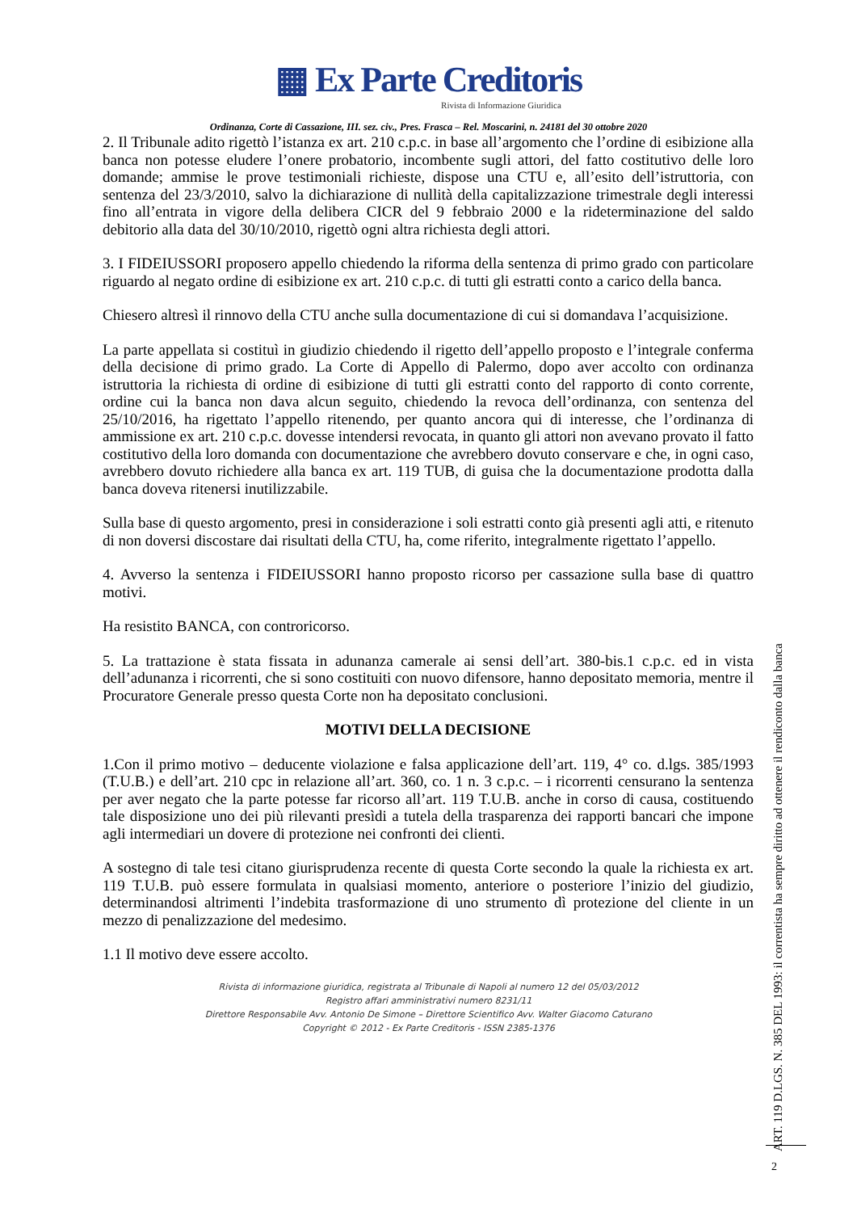▦ Ex Parte Creditoris
Rivista di Informazione Giuridica
Ordinanza, Corte di Cassazione, III. sez. civ., Pres. Frasca – Rel. Moscarini, n. 24181 del 30 ottobre 2020
2. Il Tribunale adito rigettò l’istanza ex art. 210 c.p.c. in base all’argomento che l’ordine di esibizione alla banca non potesse eludere l’onere probatorio, incombente sugli attori, del fatto costitutivo delle loro domande; ammise le prove testimoniali richieste, dispose una CTU e, all’esito dell’istruttoria, con sentenza del 23/3/2010, salvo la dichiarazione di nullità della capitalizzazione trimestrale degli interessi fino all’entrata in vigore della delibera CICR del 9 febbraio 2000 e la rideterminazione del saldo debitorio alla data del 30/10/2010, rigettò ogni altra richiesta degli attori.
3. I FIDEIUSSORI proposero appello chiedendo la riforma della sentenza di primo grado con particolare riguardo al negato ordine di esibizione ex art. 210 c.p.c. di tutti gli estratti conto a carico della banca.
Chiesero altresì il rinnovo della CTU anche sulla documentazione di cui si domandava l’acquisizione.
La parte appellata si costituì in giudizio chiedendo il rigetto dell’appello proposto e l’integrale conferma della decisione di primo grado. La Corte di Appello di Palermo, dopo aver accolto con ordinanza istruttoria la richiesta di ordine di esibizione di tutti gli estratti conto del rapporto di conto corrente, ordine cui la banca non dava alcun seguito, chiedendo la revoca dell’ordinanza, con sentenza del 25/10/2016, ha rigettato l’appello ritenendo, per quanto ancora qui di interesse, che l’ordinanza di ammissione ex art. 210 c.p.c. dovesse intendersi revocata, in quanto gli attori non avevano provato il fatto costitutivo della loro domanda con documentazione che avrebbero dovuto conservare e che, in ogni caso, avrebbero dovuto richiedere alla banca ex art. 119 TUB, di guisa che la documentazione prodotta dalla banca doveva ritenersi inutilizzabile.
Sulla base di questo argomento, presi in considerazione i soli estratti conto già presenti agli atti, e ritenuto di non doversi discostare dai risultati della CTU, ha, come riferito, integralmente rigettato l’appello.
4. Avverso la sentenza i FIDEIUSSORI hanno proposto ricorso per cassazione sulla base di quattro motivi.
Ha resistito BANCA, con controricorso.
5. La trattazione è stata fissata in adunanza camerale ai sensi dell’art. 380-bis.1 c.p.c. ed in vista dell’adunanza i ricorrenti, che si sono costituiti con nuovo difensore, hanno depositato memoria, mentre il Procuratore Generale presso questa Corte non ha depositato conclusioni.
MOTIVI DELLA DECISIONE
1.Con il primo motivo – deducente violazione e falsa applicazione dell’art. 119, 4° co. d.lgs. 385/1993 (T.U.B.) e dell’art. 210 cpc in relazione all’art. 360, co. 1 n. 3 c.p.c. – i ricorrenti censurano la sentenza per aver negato che la parte potesse far ricorso all’art. 119 T.U.B. anche in corso di causa, costituendo tale disposizione uno dei più rilevanti presìdi a tutela della trasparenza dei rapporti bancari che impone agli intermediari un dovere di protezione nei confronti dei clienti.
A sostegno di tale tesi citano giurisprudenza recente di questa Corte secondo la quale la richiesta ex art. 119 T.U.B. può essere formulata in qualsiasi momento, anteriore o posteriore l’inizio del giudizio, determinandosi altrimenti l’indebita trasformazione di uno strumento dì protezione del cliente in un mezzo di penalizzazione del medesimo.
1.1 Il motivo deve essere accolto.
Rivista di informazione giuridica, registrata al Tribunale di Napoli al numero 12 del 05/03/2012
Registro affari amministrativi numero 8231/11
Direttore Responsabile Avv. Antonio De Simone – Direttore Scientifico Avv. Walter Giacomo Caturano
Copyright © 2012 - Ex Parte Creditoris - ISSN 2385-1376
ART. 119 D.LGS. N. 385 DEL 1993: il correntista ha sempre diritto ad ottenere il rendiconto dalla banca
2